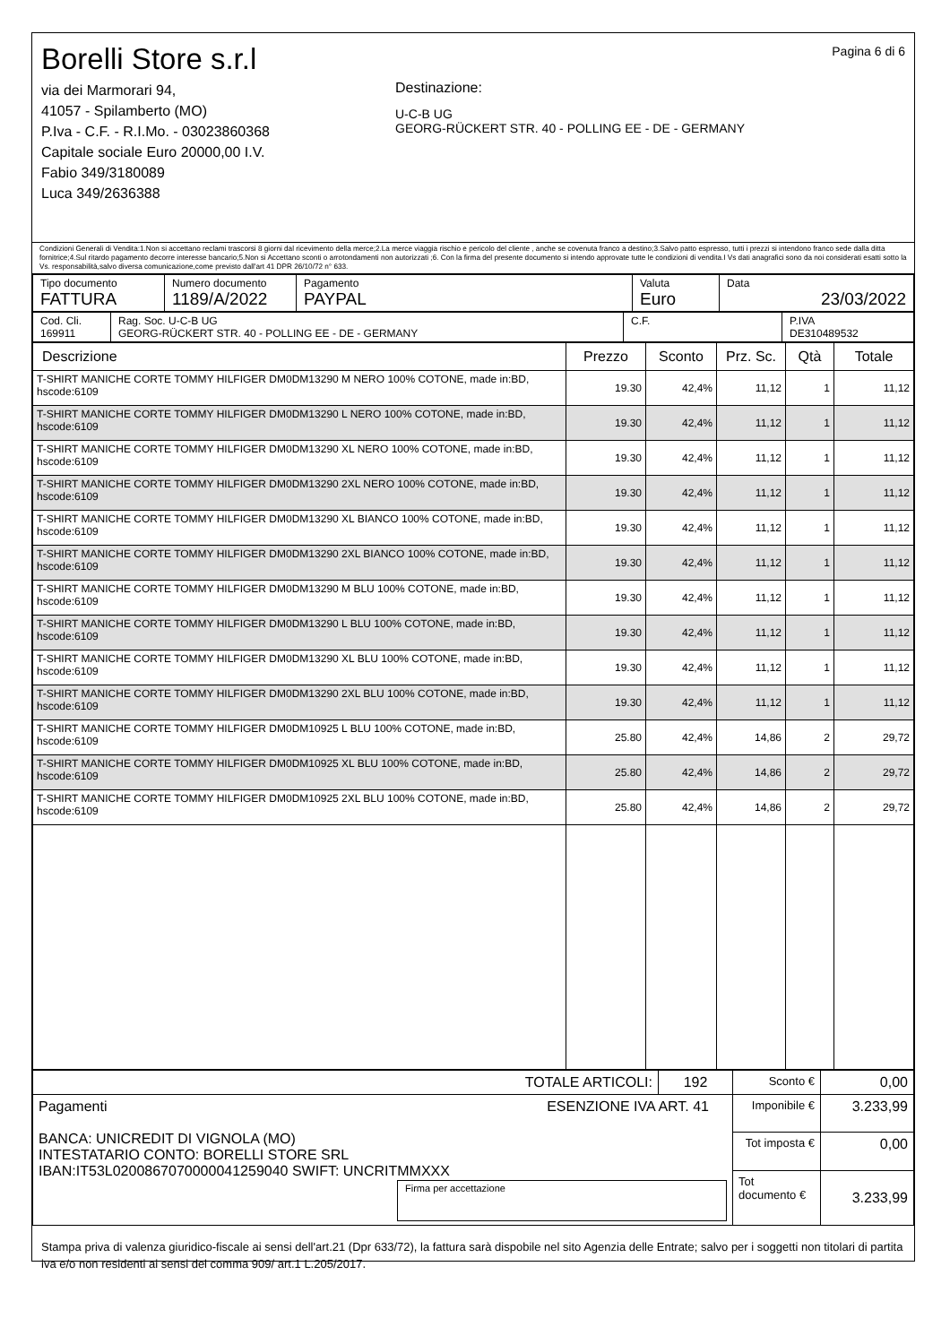Borelli Store s.r.l
via dei Marmorari 94,
41057 - Spilamberto (MO)
P.Iva - C.F. - R.I.Mo. - 03023860368
Capitale sociale Euro 20000,00 I.V.
Fabio 349/3180089
Luca 349/2636388
Destinazione:
U-C-B UG
GEORG-RÜCKERT STR. 40 - POLLING EE - DE - GERMANY
Pagina 6 di 6
Condizioni Generali di Vendita:1.Non si accettano reclami trascorsi 8 giorni dal ricevimento della merce;2.La merce viaggia rischio e pericolo del cliente , anche se covenuta franco a destino;3.Salvo patto espresso, tutti i prezzi si intendono franco sede dalla ditta fornitrice;4.Sul ritardo pagamento decorre interesse bancario;5.Non si Accettano sconti o arrotondamenti non autorizzati ;6. Con la firma del presente documento si intendo approvate tutte le condizioni di vendita.I Vs dati anagrafici sono da noi considerati esatti sotto la Vs. responsabilità,salvo diversa comunicazione,come previsto dall'art 41 DPR 26/10/72 n° 633.
| Tipo documento FATTURA | Numero documento 1189/A/2022 | Pagamento PAYPAL | Valuta Euro | Data 23/03/2022 |
| Cod. Cli. 169911 | Rag. Soc. U-C-B UG GEORG-RÜCKERT STR. 40 - POLLING EE - DE - GERMANY | C.F. | P.IVA DE310489532 |
| Descrizione | Prezzo | Sconto | Prz. Sc. | Qtà | Totale |
| --- | --- | --- | --- | --- | --- |
| T-SHIRT MANICHE CORTE TOMMY HILFIGER DM0DM13290 M NERO 100% COTONE, made in:BD, hscode:6109 | 19.30 | 42,4% | 11,12 | 1 | 11,12 |
| T-SHIRT MANICHE CORTE TOMMY HILFIGER DM0DM13290 L NERO 100% COTONE, made in:BD, hscode:6109 | 19.30 | 42,4% | 11,12 | 1 | 11,12 |
| T-SHIRT MANICHE CORTE TOMMY HILFIGER DM0DM13290 XL NERO 100% COTONE, made in:BD, hscode:6109 | 19.30 | 42,4% | 11,12 | 1 | 11,12 |
| T-SHIRT MANICHE CORTE TOMMY HILFIGER DM0DM13290 2XL NERO 100% COTONE, made in:BD, hscode:6109 | 19.30 | 42,4% | 11,12 | 1 | 11,12 |
| T-SHIRT MANICHE CORTE TOMMY HILFIGER DM0DM13290 XL BIANCO 100% COTONE, made in:BD, hscode:6109 | 19.30 | 42,4% | 11,12 | 1 | 11,12 |
| T-SHIRT MANICHE CORTE TOMMY HILFIGER DM0DM13290 2XL BIANCO 100% COTONE, made in:BD, hscode:6109 | 19.30 | 42,4% | 11,12 | 1 | 11,12 |
| T-SHIRT MANICHE CORTE TOMMY HILFIGER DM0DM13290 M BLU 100% COTONE, made in:BD, hscode:6109 | 19.30 | 42,4% | 11,12 | 1 | 11,12 |
| T-SHIRT MANICHE CORTE TOMMY HILFIGER DM0DM13290 L BLU 100% COTONE, made in:BD, hscode:6109 | 19.30 | 42,4% | 11,12 | 1 | 11,12 |
| T-SHIRT MANICHE CORTE TOMMY HILFIGER DM0DM13290 XL BLU 100% COTONE, made in:BD, hscode:6109 | 19.30 | 42,4% | 11,12 | 1 | 11,12 |
| T-SHIRT MANICHE CORTE TOMMY HILFIGER DM0DM13290 2XL BLU 100% COTONE, made in:BD, hscode:6109 | 19.30 | 42,4% | 11,12 | 1 | 11,12 |
| T-SHIRT MANICHE CORTE TOMMY HILFIGER DM0DM10925 L BLU 100% COTONE, made in:BD, hscode:6109 | 25.80 | 42,4% | 14,86 | 2 | 29,72 |
| T-SHIRT MANICHE CORTE TOMMY HILFIGER DM0DM10925 XL BLU 100% COTONE, made in:BD, hscode:6109 | 25.80 | 42,4% | 14,86 | 2 | 29,72 |
| T-SHIRT MANICHE CORTE TOMMY HILFIGER DM0DM10925 2XL BLU 100% COTONE, made in:BD, hscode:6109 | 25.80 | 42,4% | 14,86 | 2 | 29,72 |
| TOTALE ARTICOLI: | 192 | Sconto € | 0,00 |
| Pagamenti ESENZIONE IVA ART. 41 BANCA: UNICREDIT DI VIGNOLA (MO) INTESTATARIO CONTO: BORELLI STORE SRL IBAN:IT53L0200867070000041259040 SWIFT: UNCRITMMXXX Firma per accettazione | | Imponibile € | 3.233,99 |
| | | Tot imposta € | 0,00 |
| | | Tot documento € | 3.233,99 |
Stampa priva di valenza giuridico-fiscale ai sensi dell'art.21 (Dpr 633/72), la fattura sarà dispobile nel sito Agenzia delle Entrate; salvo per i soggetti non titolari di partita iva e/o non residenti ai sensi del comma 909/ art.1 L.205/2017.